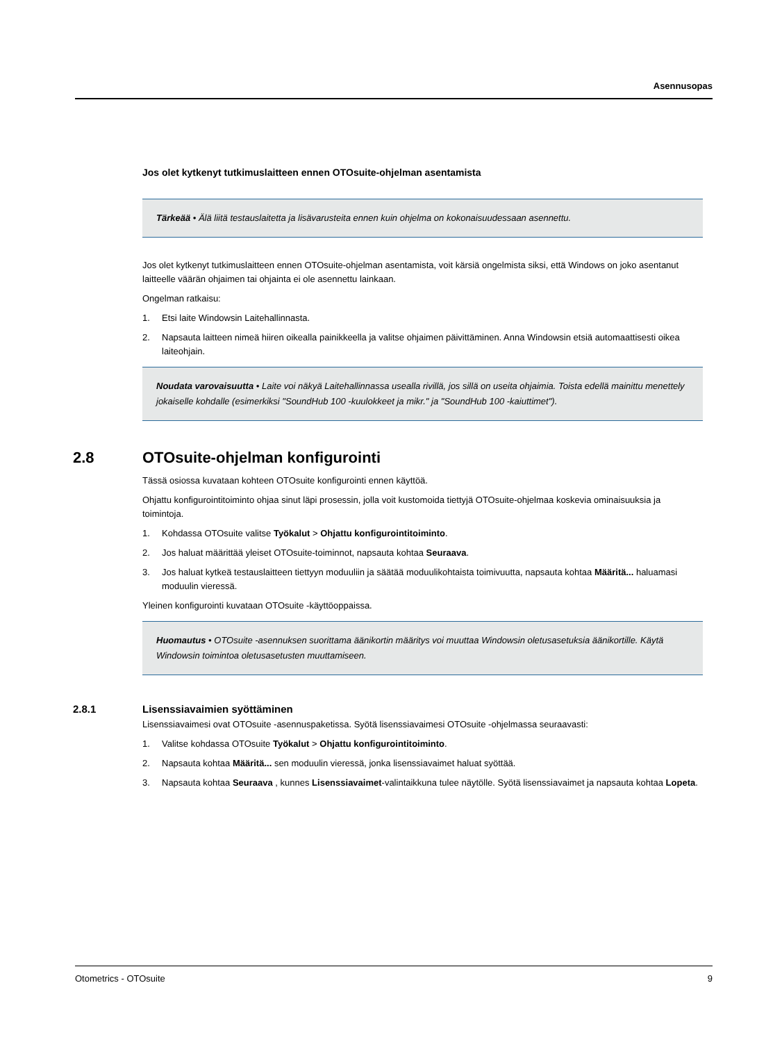Asennusopas
Jos olet kytkenyt tutkimuslaitteen ennen OTOsuite-ohjelman asentamista
Tärkeää • Älä liitä testauslaitetta ja lisävarusteita ennen kuin ohjelma on kokonaisuudessaan asennettu.
Jos olet kytkenyt tutkimuslaitteen ennen OTOsuite-ohjelman asentamista, voit kärsiä ongelmista siksi, että Windows on joko asentanut laitteelle väärän ohjaimen tai ohjainta ei ole asennettu lainkaan.
Ongelman ratkaisu:
1. Etsi laite Windowsin Laitehallinnasta.
2. Napsauta laitteen nimeä hiiren oikealla painikkeella ja valitse ohjaimen päivittäminen. Anna Windowsin etsiä automaattisesti oikea laiteohjain.
Noudata varovaisuutta • Laite voi näkyä Laitehallinnassa usealla rivillä, jos sillä on useita ohjaimia. Toista edellä mainittu menettely jokaiselle kohdalle (esimerkiksi "SoundHub 100 -kuulokkeet ja mikr." ja "SoundHub 100 -kaiuttimet").
2.8 OTOsuite-ohjelman konfigurointi
Tässä osiossa kuvataan kohteen OTOsuite konfigurointi ennen käyttöä.
Ohjattu konfigurointitoiminto ohjaa sinut läpi prosessin, jolla voit kustomoida tiettyjä OTOsuite-ohjelmaa koskevia ominaisuuksia ja toimintoja.
1. Kohdassa OTOsuite valitse Työkalut > Ohjattu konfigurointitoiminto.
2. Jos haluat määrittää yleiset OTOsuite-toiminnot, napsauta kohtaa Seuraava.
3. Jos haluat kytkeä testauslaitteen tiettyyn moduuliin ja säätää moduulikohtaista toimivuutta, napsauta kohtaa Määritä... haluamasi moduulin vieressä.
Yleinen konfigurointi kuvataan OTOsuite -käyttöoppaissa.
Huomautus • OTOsuite -asennuksen suorittama äänikortin määritys voi muuttaa Windowsin oletusasetuksia äänikortille. Käytä Windowsin toimintoa oletusasetusten muuttamiseen.
2.8.1 Lisenssiavaimien syöttäminen
Lisenssiavaimesi ovat OTOsuite -asennuspaketissa. Syötä lisenssiavaimesi OTOsuite -ohjelmassa seuraavasti:
1. Valitse kohdassa OTOsuite Työkalut > Ohjattu konfigurointitoiminto.
2. Napsauta kohtaa Määritä... sen moduulin vieressä, jonka lisenssiavaimet haluat syöttää.
3. Napsauta kohtaa Seuraava , kunnes Lisenssiavaimet-valintaikkuna tulee näytölle. Syötä lisenssiavaimet ja napsauta kohtaa Lopeta.
Otometrics - OTOsuite 9